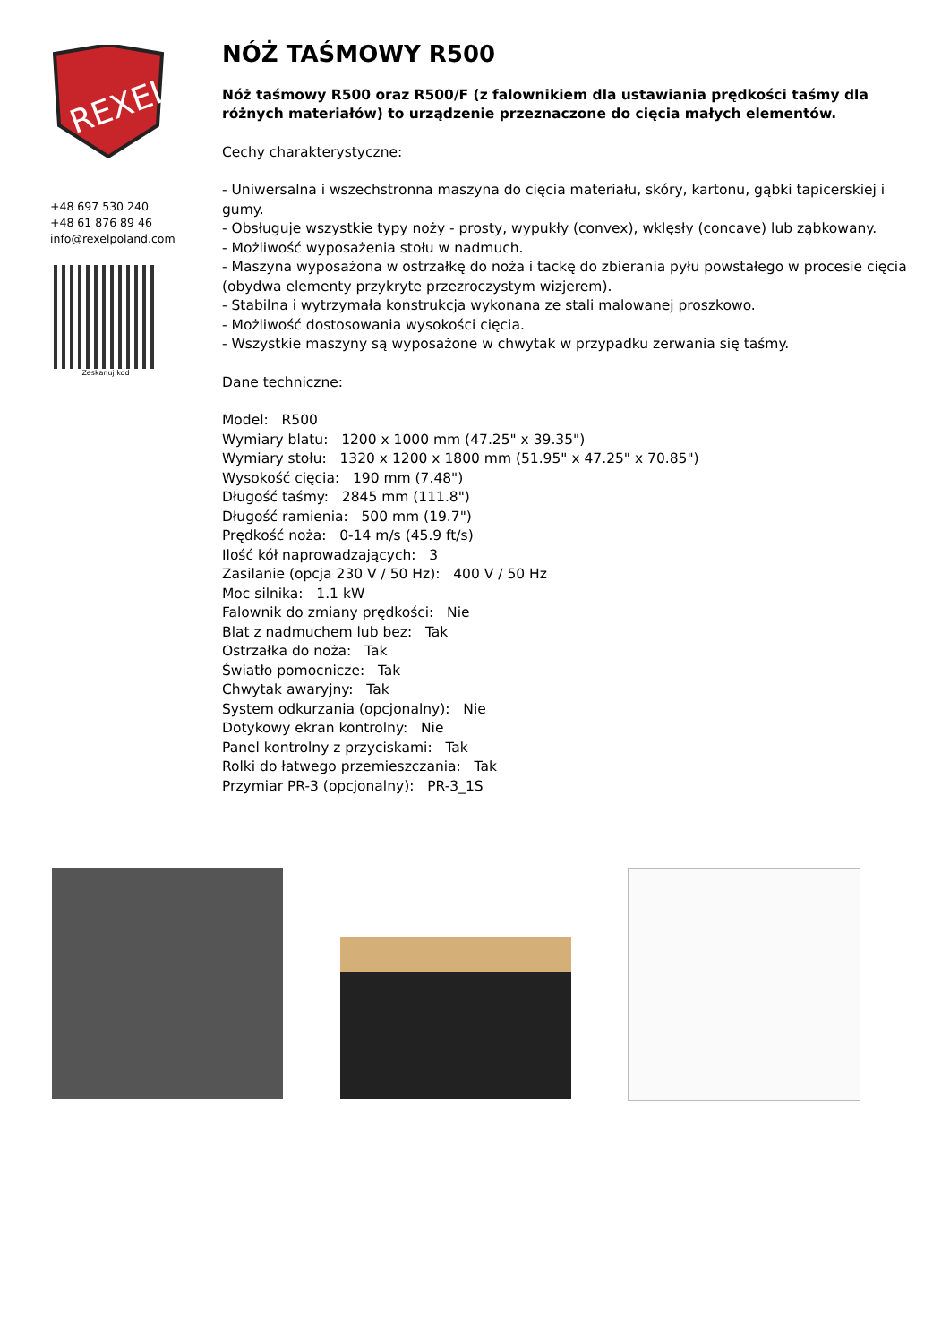REXEL
+48 697 530 240
+48 61 876 89 46
info@rexelpoland.com
Zeskanuj kod
NÓŻ TAŚMOWY R500
Nóż taśmowy R500 oraz R500/F (z falownikiem dla ustawiania prędkości taśmy dla różnych materiałów) to urządzenie przeznaczone do cięcia małych elementów.
Cechy charakterystyczne:
- Uniwersalna i wszechstronna maszyna do cięcia materiału, skóry, kartonu, gąbki tapicerskiej i gumy.
- Obsługuje wszystkie typy noży - prosty, wypukły (convex), wklęsły (concave) lub ząbkowany.
- Możliwość wyposażenia stołu w nadmuch.
- Maszyna wyposażona w ostrzałkę do noża i tackę do zbierania pyłu powstałego w procesie cięcia (obydwa elementy przykryte przezroczystym wizjerem).
- Stabilna i wytrzymała konstrukcja wykonana ze stali malowanej proszkowo.
- Możliwość dostosowania wysokości cięcia.
- Wszystkie maszyny są wyposażone w chwytak w przypadku zerwania się taśmy.
Dane techniczne:
Model: R500
Wymiary blatu: 1200 x 1000 mm (47.25" x 39.35")
Wymiary stołu: 1320 x 1200 x 1800 mm (51.95" x 47.25" x 70.85")
Wysokość cięcia: 190 mm (7.48")
Długość taśmy: 2845 mm (111.8")
Długość ramienia: 500 mm (19.7")
Prędkość noża: 0-14 m/s (45.9 ft/s)
Ilość kół naprowadzających: 3
Zasilanie (opcja 230 V / 50 Hz): 400 V / 50 Hz
Moc silnika: 1.1 kW
Falownik do zmiany prędkości: Nie
Blat z nadmuchem lub bez: Tak
Ostrzałka do noża: Tak
Światło pomocnicze: Tak
Chwytak awaryjny: Tak
System odkurzania (opcjonalny): Nie
Dotykowy ekran kontrolny: Nie
Panel kontrolny z przyciskami: Tak
Rolki do łatwego przemieszczania: Tak
Przymiar PR-3 (opcjonalny): PR-3_1S